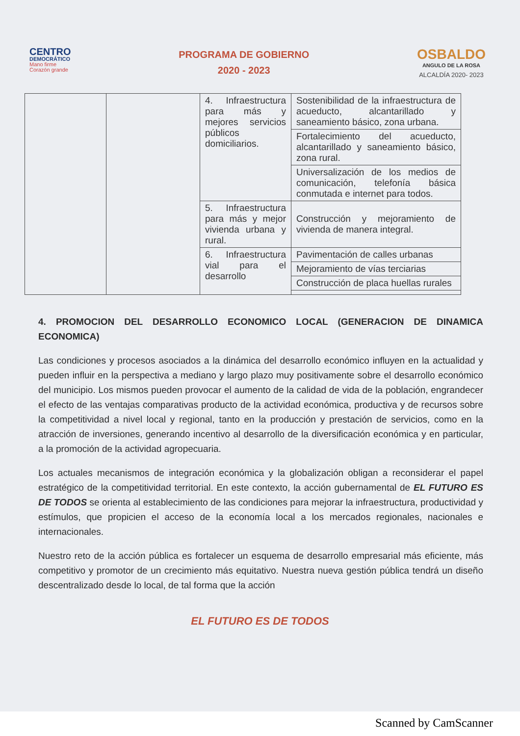CENTRO
DEMOCRÁTICO
Mano firme
Corazón grande
PROGRAMA DE GOBIERNO
2020 - 2023
OSBALDO
ANGULO DE LA ROSA
ALCALDÍA 2020- 2023
| | | 4. Infraestructura para más y mejores servicios públicos domiciliarios. | Sostenibilidad de la infraestructura de acueducto, alcantarillado y saneamiento básico, zona urbana. |
| | | | Fortalecimiento del acueducto, alcantarillado y saneamiento básico, zona rural. |
| | | | Universalización de los medios de comunicación, telefonía básica conmutada e internet para todos. |
| | | 5. Infraestructura para más y mejor vivienda urbana y rural. | Construcción y mejoramiento de vivienda de manera integral. |
| | | 6. Infraestructura vial para el desarrollo | Pavimentación de calles urbanas |
| | | | Mejoramiento de vías terciarias |
| | | | Construcción de placa huellas rurales |
4. PROMOCION DEL DESARROLLO ECONOMICO LOCAL (GENERACION DE DINAMICA ECONOMICA)
Las condiciones y procesos asociados a la dinámica del desarrollo económico influyen en la actualidad y pueden influir en la perspectiva a mediano y largo plazo muy positivamente sobre el desarrollo económico del municipio. Los mismos pueden provocar el aumento de la calidad de vida de la población, engrandecer el efecto de las ventajas comparativas producto de la actividad económica, productiva y de recursos sobre la competitividad a nivel local y regional, tanto en la producción y prestación de servicios, como en la atracción de inversiones, generando incentivo al desarrollo de la diversificación económica y en particular, a la promoción de la actividad agropecuaria.
Los actuales mecanismos de integración económica y la globalización obligan a reconsiderar el papel estratégico de la competitividad territorial. En este contexto, la acción gubernamental de EL FUTURO ES DE TODOS se orienta al establecimiento de las condiciones para mejorar la infraestructura, productividad y estímulos, que propicien el acceso de la economía local a los mercados regionales, nacionales e internacionales.
Nuestro reto de la acción pública es fortalecer un esquema de desarrollo empresarial más eficiente, más competitivo y promotor de un crecimiento más equitativo. Nuestra nueva gestión pública tendrá un diseño descentralizado desde lo local, de tal forma que la acción
EL FUTURO ES DE TODOS
Scanned by CamScanner